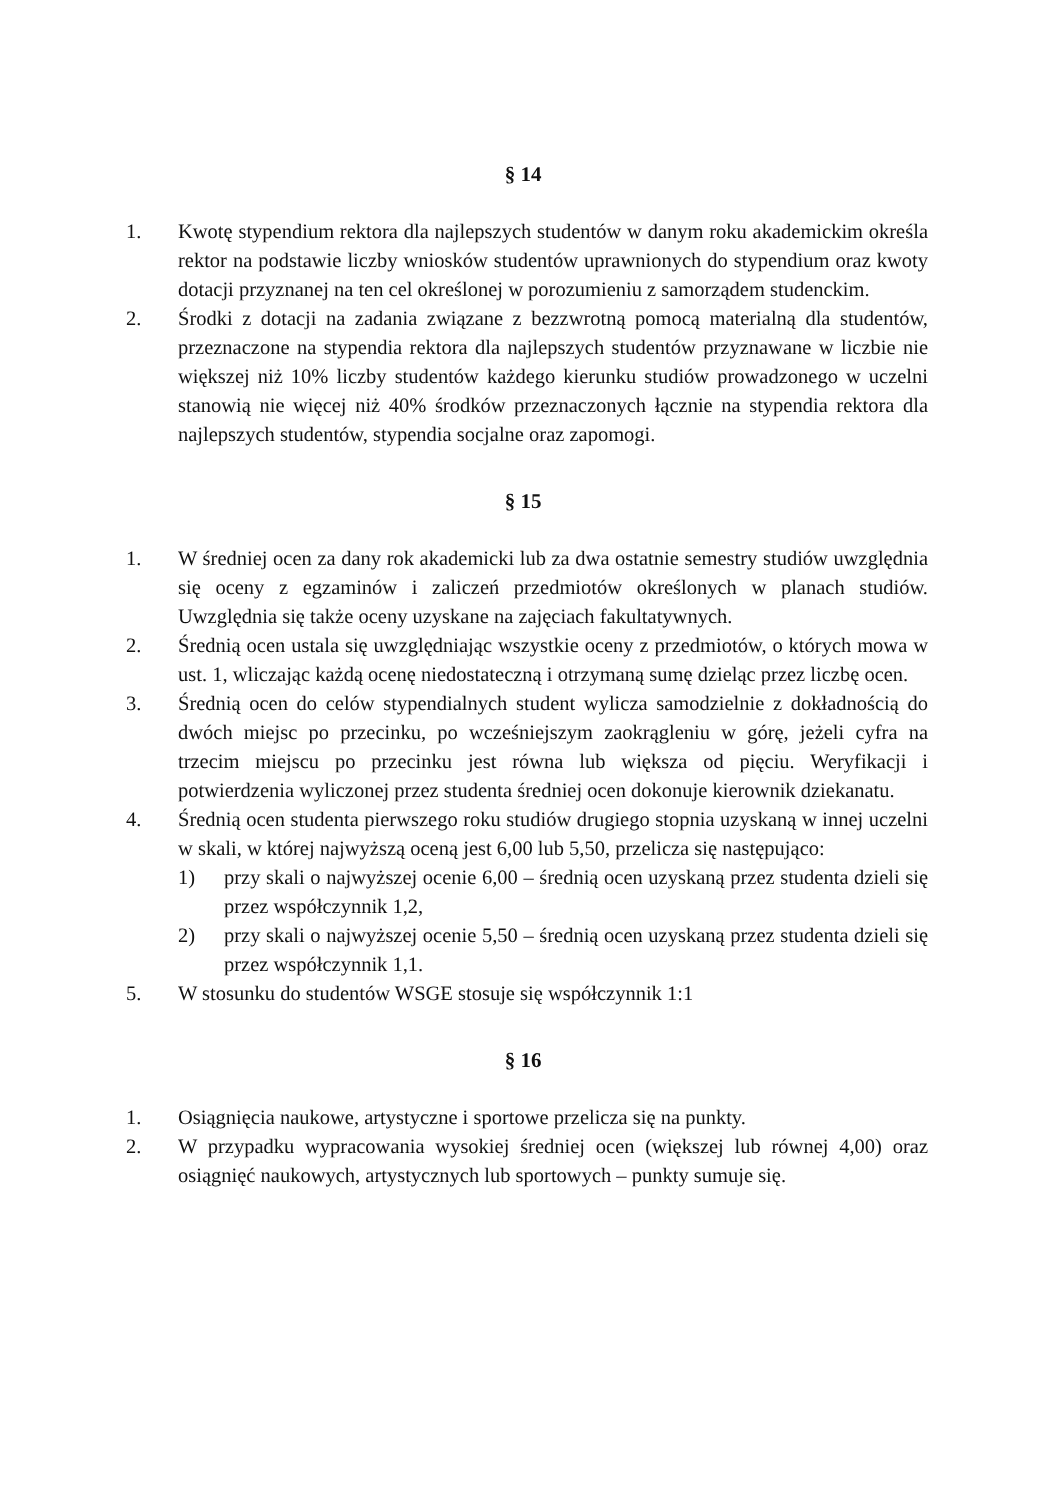§ 14
1. Kwotę stypendium rektora dla najlepszych studentów w danym roku akademickim określa rektor na podstawie liczby wniosków studentów uprawnionych do stypendium oraz kwoty dotacji przyznanej na ten cel określonej w porozumieniu z samorządem studenckim.
2. Środki z dotacji na zadania związane z bezzwrotną pomocą materialną dla studentów, przeznaczone na stypendia rektora dla najlepszych studentów przyznawane w liczbie nie większej niż 10% liczby studentów każdego kierunku studiów prowadzonego w uczelni stanowią nie więcej niż 40% środków przeznaczonych łącznie na stypendia rektora dla najlepszych studentów, stypendia socjalne oraz zapomogi.
§ 15
1. W średniej ocen za dany rok akademicki lub za dwa ostatnie semestry studiów uwzględnia się oceny z egzaminów i zaliczeń przedmiotów określonych w planach studiów. Uwzględnia się także oceny uzyskane na zajęciach fakultatywnych.
2. Średnią ocen ustala się uwzględniając wszystkie oceny z przedmiotów, o których mowa w ust. 1, wliczając każdą ocenę niedostateczną i otrzymaną sumę dzieląc przez liczbę ocen.
3. Średnią ocen do celów stypendialnych student wylicza samodzielnie z dokładnością do dwóch miejsc po przecinku, po wcześniejszym zaokrągleniu w górę, jeżeli cyfra na trzecim miejscu po przecinku jest równa lub większa od pięciu. Weryfikacji i potwierdzenia wyliczonej przez studenta średniej ocen dokonuje kierownik dziekanatu.
4. Średnią ocen studenta pierwszego roku studiów drugiego stopnia uzyskaną w innej uczelni w skali, w której najwyższą oceną jest 6,00 lub 5,50, przelicza się następująco:
1) przy skali o najwyższej ocenie 6,00 – średnią ocen uzyskaną przez studenta dzieli się przez współczynnik 1,2,
2) przy skali o najwyższej ocenie 5,50 – średnią ocen uzyskaną przez studenta dzieli się przez współczynnik 1,1.
5. W stosunku do studentów WSGE stosuje się współczynnik 1:1
§ 16
1. Osiągnięcia naukowe, artystyczne i sportowe przelicza się na punkty.
2. W przypadku wypracowania wysokiej średniej ocen (większej lub równej 4,00) oraz osiągnięć naukowych, artystycznych lub sportowych – punkty sumuje się.